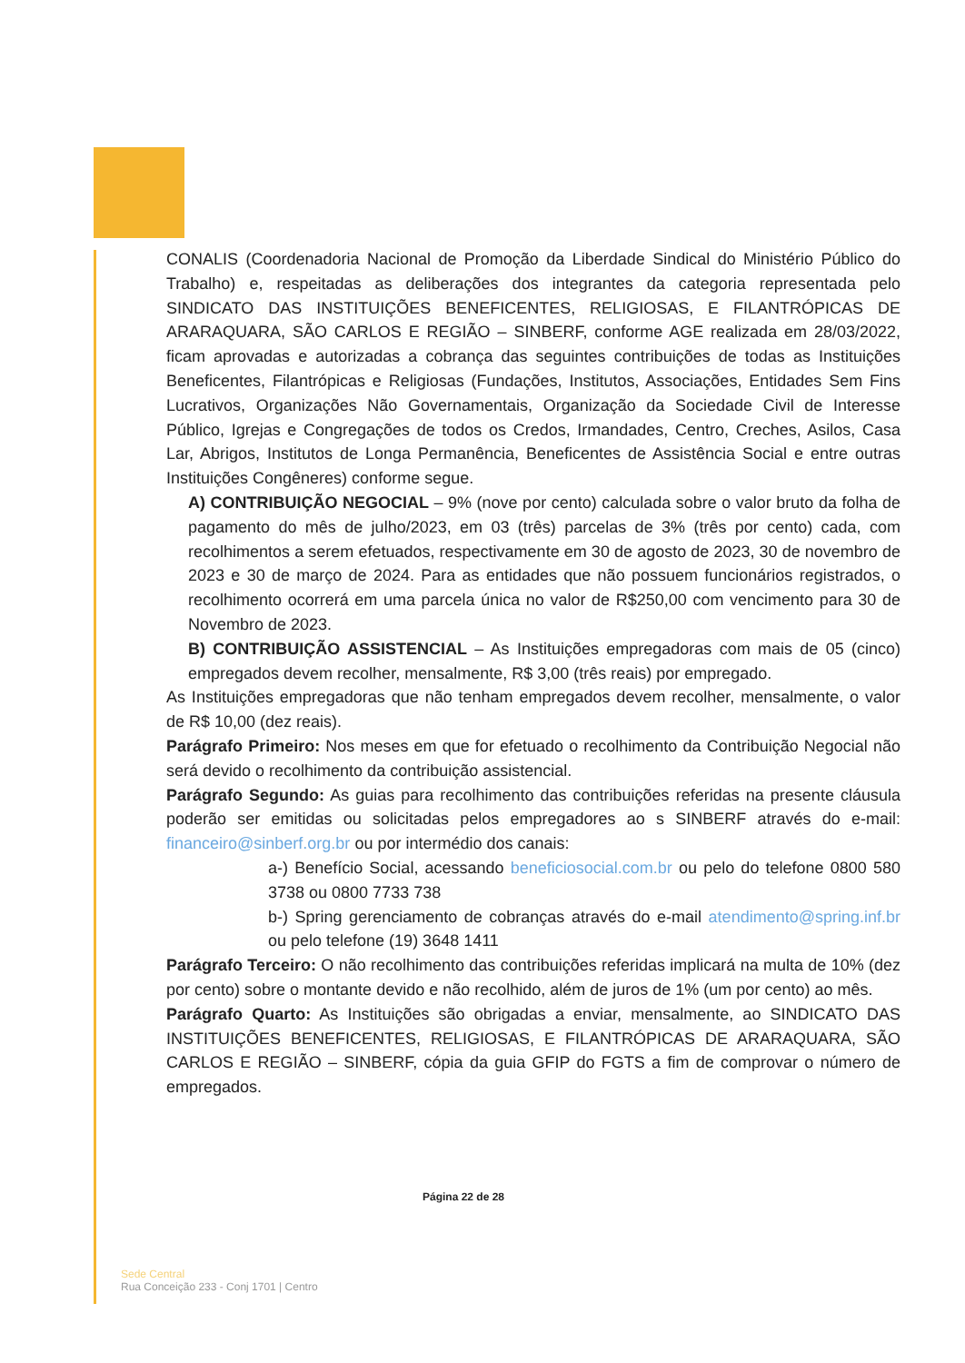CONALIS (Coordenadoria Nacional de Promoção da Liberdade Sindical do Ministério Público do Trabalho) e, respeitadas as deliberações dos integrantes da categoria representada pelo SINDICATO DAS INSTITUIÇÕES BENEFICENTES, RELIGIOSAS, E FILANTRÓPICAS DE ARARAQUARA, SÃO CARLOS E REGIÃO – SINBERF, conforme AGE realizada em 28/03/2022, ficam aprovadas e autorizadas a cobrança das seguintes contribuições de todas as Instituições Beneficentes, Filantrópicas e Religiosas (Fundações, Institutos, Associações, Entidades Sem Fins Lucrativos, Organizações Não Governamentais, Organização da Sociedade Civil de Interesse Público, Igrejas e Congregações de todos os Credos, Irmandades, Centro, Creches, Asilos, Casa Lar, Abrigos, Institutos de Longa Permanência, Beneficentes de Assistência Social e entre outras Instituições Congêneres) conforme segue.
A) CONTRIBUIÇÃO NEGOCIAL – 9% (nove por cento) calculada sobre o valor bruto da folha de pagamento do mês de julho/2023, em 03 (três) parcelas de 3% (três por cento) cada, com recolhimentos a serem efetuados, respectivamente em 30 de agosto de 2023, 30 de novembro de 2023 e 30 de março de 2024. Para as entidades que não possuem funcionários registrados, o recolhimento ocorrerá em uma parcela única no valor de R$250,00 com vencimento para 30 de Novembro de 2023.
B) CONTRIBUIÇÃO ASSISTENCIAL – As Instituições empregadoras com mais de 05 (cinco) empregados devem recolher, mensalmente, R$ 3,00 (três reais) por empregado.
As Instituições empregadoras que não tenham empregados devem recolher, mensalmente, o valor de R$ 10,00 (dez reais).
Parágrafo Primeiro: Nos meses em que for efetuado o recolhimento da Contribuição Negocial não será devido o recolhimento da contribuição assistencial.
Parágrafo Segundo: As guias para recolhimento das contribuições referidas na presente cláusula poderão ser emitidas ou solicitadas pelos empregadores ao s SINBERF através do e-mail: financeiro@sinberf.org.br ou por intermédio dos canais:
a-) Benefício Social, acessando beneficiosocial.com.br ou pelo do telefone 0800 580 3738 ou 0800 7733 738
b-) Spring gerenciamento de cobranças através do e-mail atendimento@spring.inf.br ou pelo telefone (19) 3648 1411
Parágrafo Terceiro: O não recolhimento das contribuições referidas implicará na multa de 10% (dez por cento) sobre o montante devido e não recolhido, além de juros de 1% (um por cento) ao mês.
Parágrafo Quarto: As Instituições são obrigadas a enviar, mensalmente, ao SINDICATO DAS INSTITUIÇÕES BENEFICENTES, RELIGIOSAS, E FILANTRÓPICAS DE ARARAQUARA, SÃO CARLOS E REGIÃO – SINBERF, cópia da guia GFIP do FGTS a fim de comprovar o número de empregados.
Página 22 de 28
Sede Central
Rua Conceição 233 - Conj 1701 | Centro